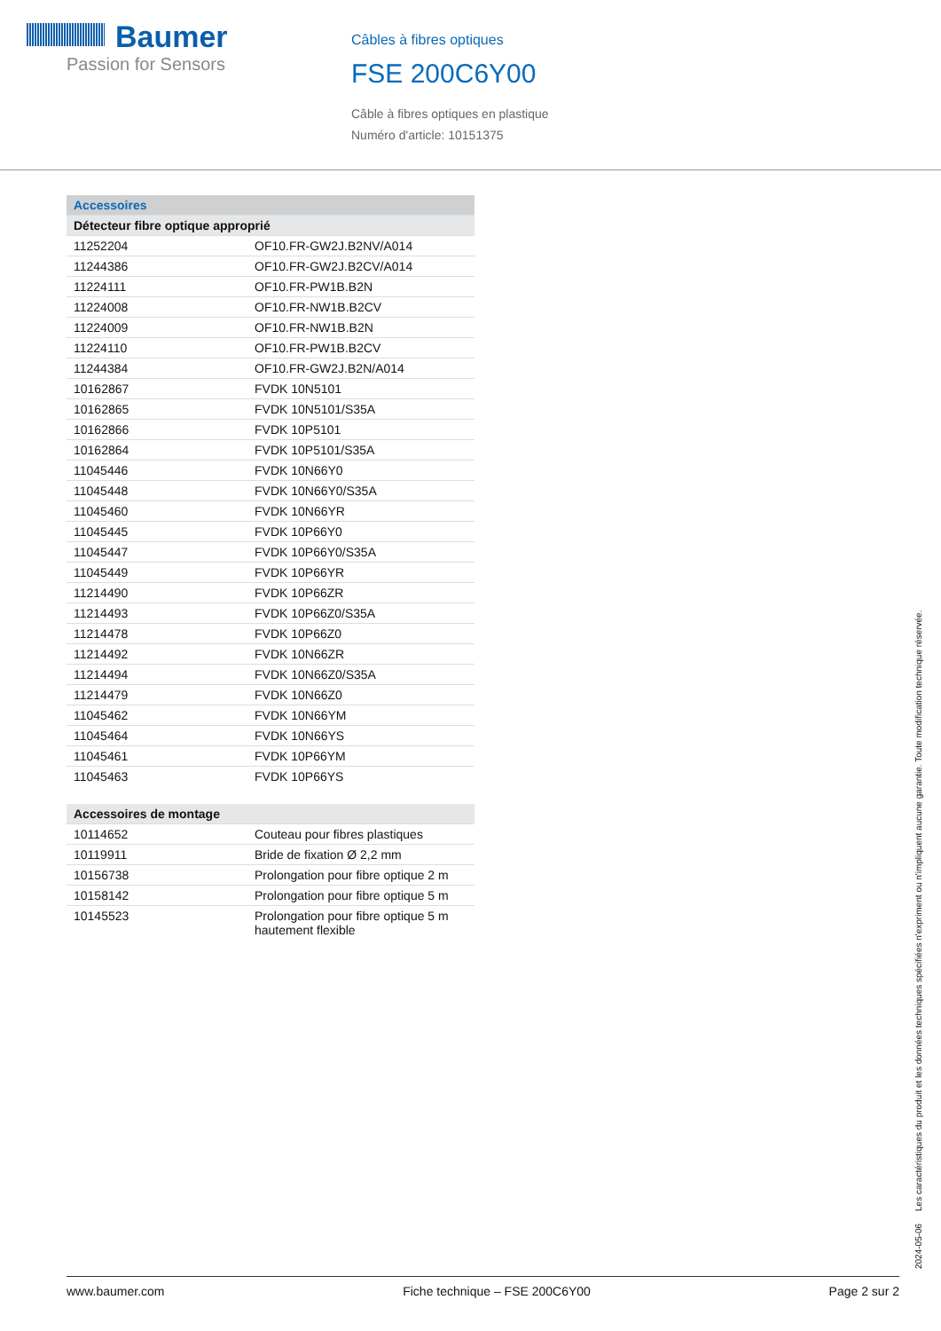Baumer
Passion for Sensors
Câbles à fibres optiques
FSE 200C6Y00
Câble à fibres optiques en plastique
Numéro d'article: 10151375
| Accessoires | |
| Détecteur fibre optique approprié | |
| 11252204 | OF10.FR-GW2J.B2NV/A014 |
| 11244386 | OF10.FR-GW2J.B2CV/A014 |
| 11224111 | OF10.FR-PW1B.B2N |
| 11224008 | OF10.FR-NW1B.B2CV |
| 11224009 | OF10.FR-NW1B.B2N |
| 11224110 | OF10.FR-PW1B.B2CV |
| 11244384 | OF10.FR-GW2J.B2N/A014 |
| 10162867 | FVDK 10N5101 |
| 10162865 | FVDK 10N5101/S35A |
| 10162866 | FVDK 10P5101 |
| 10162864 | FVDK 10P5101/S35A |
| 11045446 | FVDK 10N66Y0 |
| 11045448 | FVDK 10N66Y0/S35A |
| 11045460 | FVDK 10N66YR |
| 11045445 | FVDK 10P66Y0 |
| 11045447 | FVDK 10P66Y0/S35A |
| 11045449 | FVDK 10P66YR |
| 11214490 | FVDK 10P66ZR |
| 11214493 | FVDK 10P66Z0/S35A |
| 11214478 | FVDK 10P66Z0 |
| 11214492 | FVDK 10N66ZR |
| 11214494 | FVDK 10N66Z0/S35A |
| 11214479 | FVDK 10N66Z0 |
| 11045462 | FVDK 10N66YM |
| 11045464 | FVDK 10N66YS |
| 11045461 | FVDK 10P66YM |
| 11045463 | FVDK 10P66YS |
| Accessoires de montage | |
| 10114652 | Couteau pour fibres plastiques |
| 10119911 | Bride de fixation Ø 2,2 mm |
| 10156738 | Prolongation pour fibre optique 2 m |
| 10158142 | Prolongation pour fibre optique 5 m |
| 10145523 | Prolongation pour fibre optique 5 m hautement flexible |
2024-05-06 Les caractéristiques du produit et les données techniques spécifiées n'expriment ou n'impliquent aucune garantie. Toute modification technique réservée.
www.baumer.com Fiche technique – FSE 200C6Y00 Page 2 sur 2